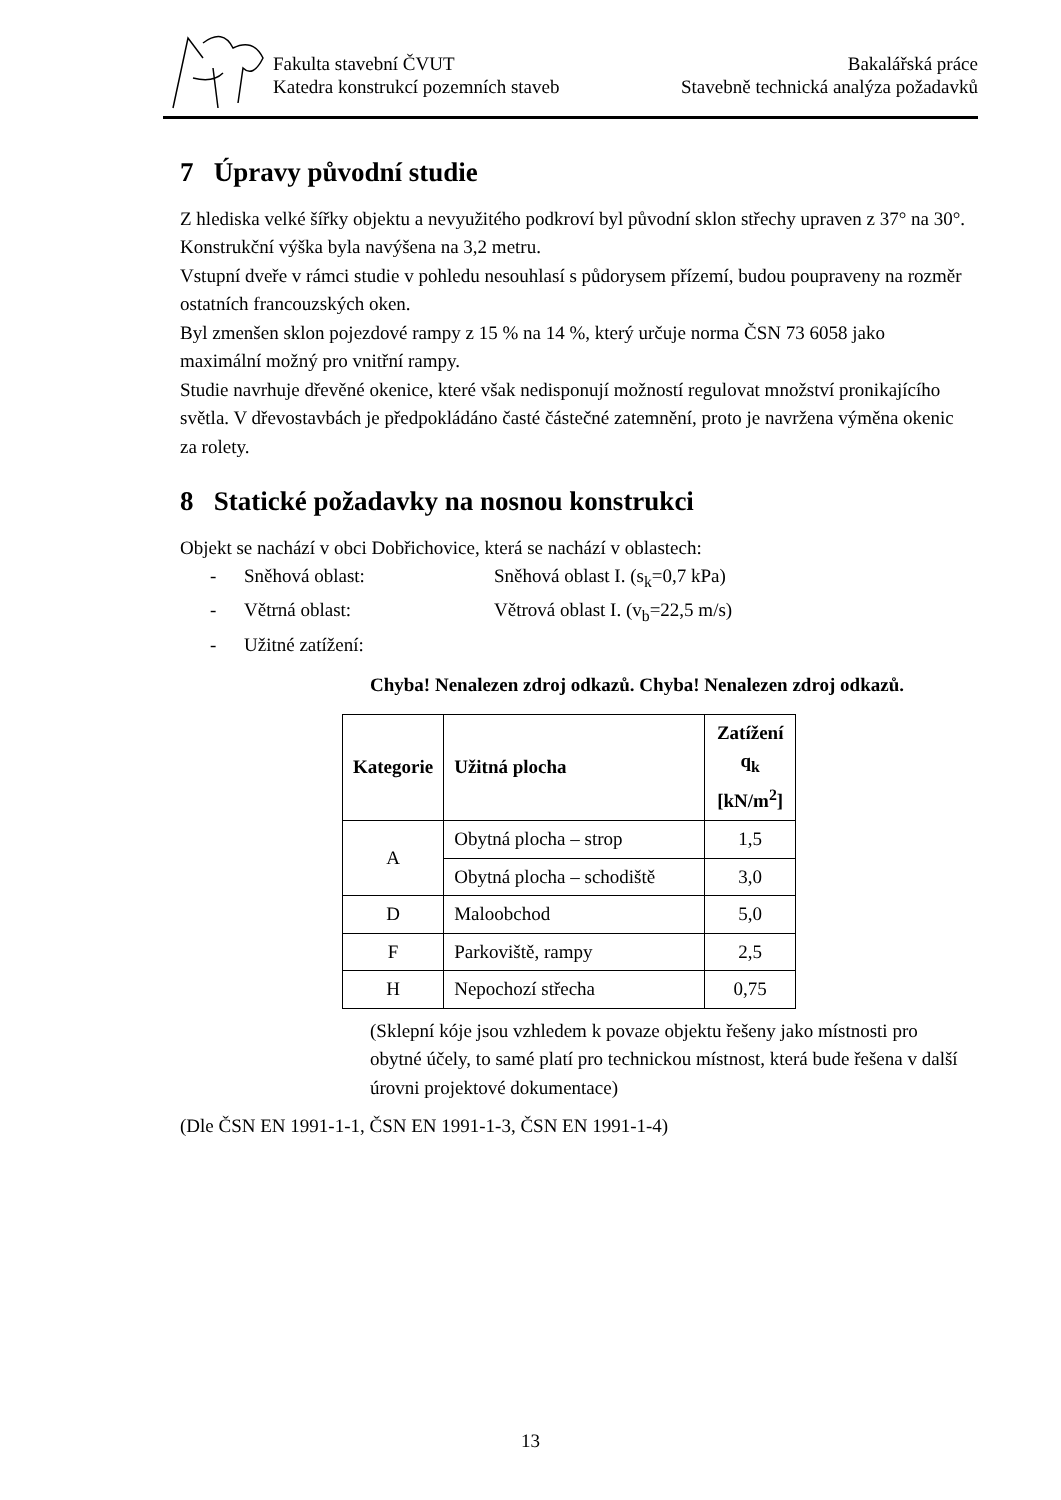Fakulta stavební ČVUT
Katedra konstrukcí pozemních staveb
Bakalářská práce
Stavebně technická analýza požadavků
7 Úpravy původní studie
Z hlediska velké šířky objektu a nevyužitého podkroví byl původní sklon střechy upraven z 37° na 30°.
Konstrukční výška byla navýšena na 3,2 metru.
Vstupní dveře v rámci studie v pohledu nesouhlasí s půdorysem přízemí, budou poupraveny na rozměr ostatních francouzských oken.
Byl zmenšen sklon pojezdové rampy z 15 % na 14 %, který určuje norma ČSN 73 6058 jako maximální možný pro vnitřní rampy.
Studie navrhuje dřevěné okenice, které však nedisponují možností regulovat množství pronikajícího světla. V dřevostavbách je předpokládáno časté částečné zatemnění, proto je navržena výměna okenic za rolety.
8 Statické požadavky na nosnou konstrukci
Objekt se nachází v obci Dobřichovice, která se nachází v oblastech:
- Sněhová oblast: Sněhová oblast I. (s<sub>k</sub>=0,7 kPa)
- Větrná oblast: Větrová oblast I. (v<sub>b</sub>=22,5 m/s)
- Užitné zatížení:
Chyba! Nenalezen zdroj odkazů. Chyba! Nenalezen zdroj odkazů.
| Kategorie | Užitná plocha | Zatížení q<sub>k</sub> [kN/m<sup>2</sup>] |
| --- | --- | --- |
| A | Obytná plocha – strop | 1,5 |
| | Obytná plocha – schodiště | 3,0 |
| D | Maloobchod | 5,0 |
| F | Parkoviště, rampy | 2,5 |
| H | Nepochozí střecha | 0,75 |
(Sklepní kóje jsou vzhledem k povaze objektu řešeny jako místnosti pro obytné účely, to samé platí pro technickou místnost, která bude řešena v další úrovni projektové dokumentace)
(Dle ČSN EN 1991-1-1, ČSN EN 1991-1-3, ČSN EN 1991-1-4)
13